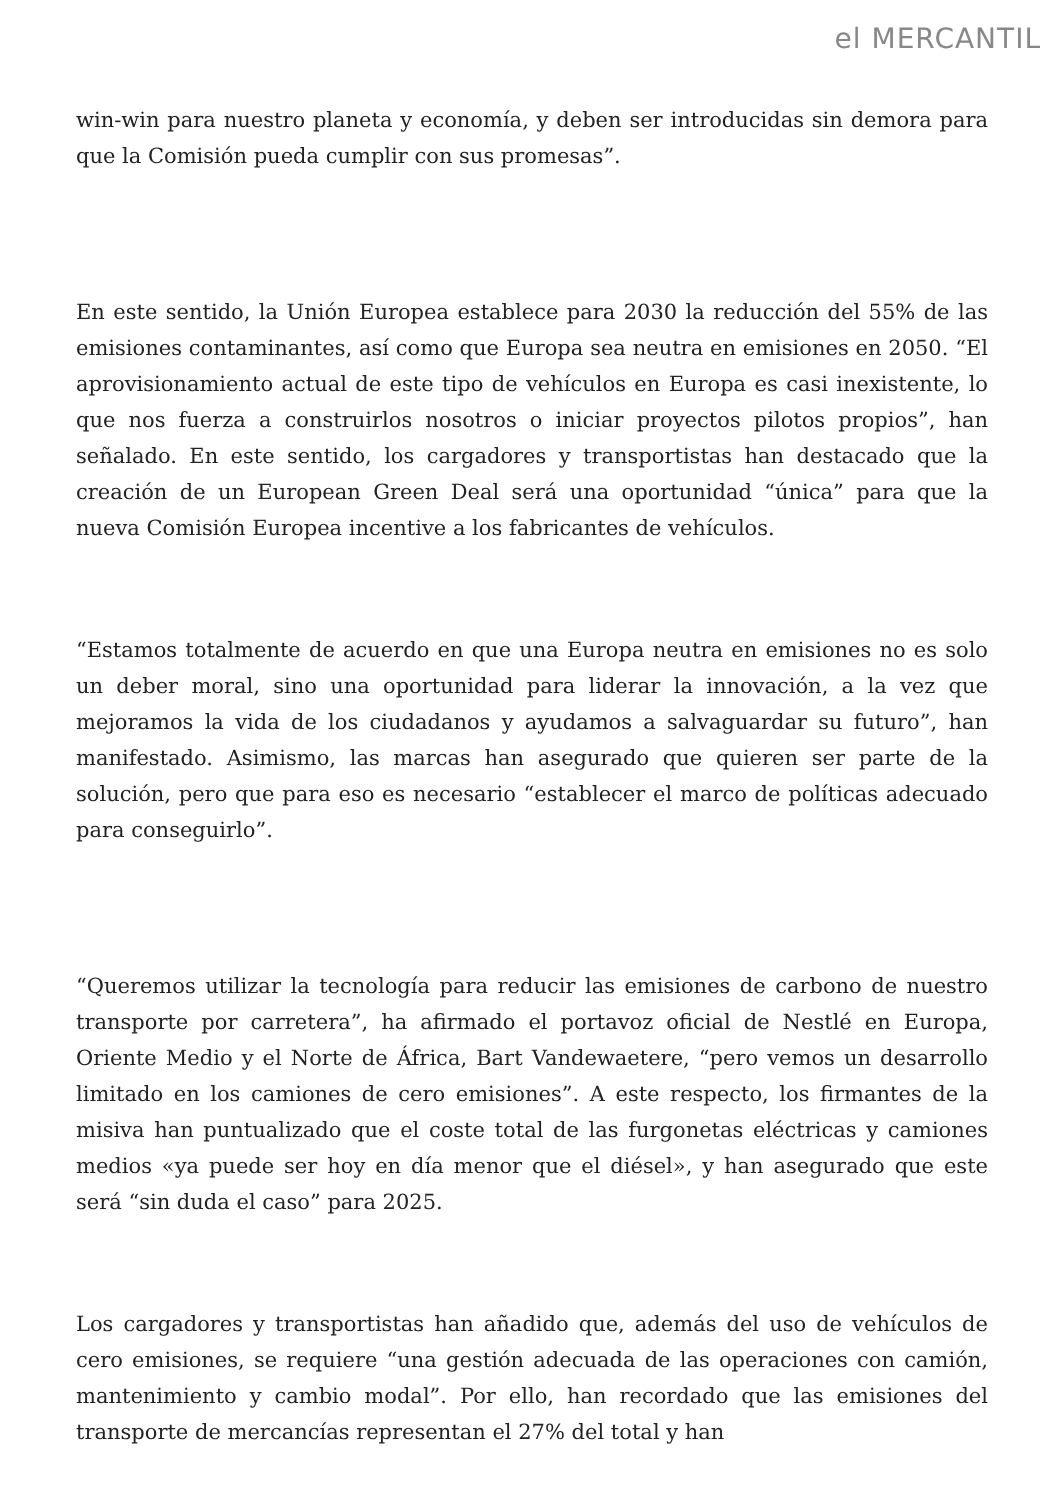el MERCANTIL
win-win para nuestro planeta y economía, y deben ser introducidas sin demora para que la Comisión pueda cumplir con sus promesas”.
En este sentido, la Unión Europea establece para 2030 la reducción del 55% de las emisiones contaminantes, así como que Europa sea neutra en emisiones en 2050. “El aprovisionamiento actual de este tipo de vehículos en Europa es casi inexistente, lo que nos fuerza a construirlos nosotros o iniciar proyectos pilotos propios”, han señalado. En este sentido, los cargadores y transportistas han destacado que la creación de un European Green Deal será una oportunidad “única” para que la nueva Comisión Europea incentive a los fabricantes de vehículos.
“Estamos totalmente de acuerdo en que una Europa neutra en emisiones no es solo un deber moral, sino una oportunidad para liderar la innovación, a la vez que mejoramos la vida de los ciudadanos y ayudamos a salvaguardar su futuro”, han manifestado. Asimismo, las marcas han asegurado que quieren ser parte de la solución, pero que para eso es necesario “establecer el marco de políticas adecuado para conseguirlo”.
“Queremos utilizar la tecnología para reducir las emisiones de carbono de nuestro transporte por carretera”, ha afirmado el portavoz oficial de Nestlé en Europa, Oriente Medio y el Norte de África, Bart Vandewaetere, “pero vemos un desarrollo limitado en los camiones de cero emisiones”. A este respecto, los firmantes de la misiva han puntualizado que el coste total de las furgonetas eléctricas y camiones medios «ya puede ser hoy en día menor que el diésel», y han asegurado que este será “sin duda el caso” para 2025.
Los cargadores y transportistas han añadido que, además del uso de vehículos de cero emisiones, se requiere “una gestión adecuada de las operaciones con camión, mantenimiento y cambio modal”. Por ello, han recordado que las emisiones del transporte de mercancías representan el 27% del total y han